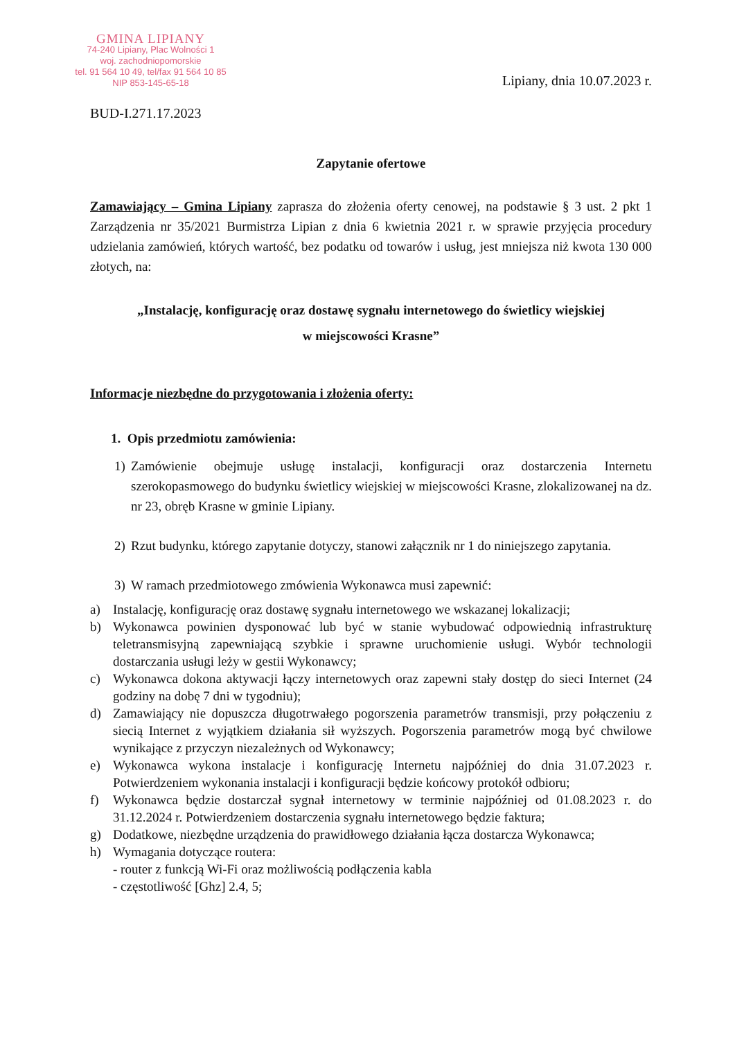GMINA LIPIANY
74-240 Lipiany, Plac Wolności 1
woj. zachodniopomorskie
tel. 91 564 10 49, tel/fax 91 564 10 85
NIP 853-145-65-18
Lipiany, dnia 10.07.2023 r.
BUD-I.271.17.2023
Zapytanie ofertowe
Zamawiający – Gmina Lipiany zaprasza do złożenia oferty cenowej, na podstawie § 3 ust. 2 pkt 1 Zarządzenia nr 35/2021 Burmistrza Lipian z dnia 6 kwietnia 2021 r. w sprawie przyjęcia procedury udzielania zamówień, których wartość, bez podatku od towarów i usług, jest mniejsza niż kwota 130 000 złotych, na:
„Instalację, konfigurację oraz dostawę sygnału internetowego do świetlicy wiejskiej
w miejscowości Krasne”
Informacje niezbędne do przygotowania i złożenia oferty:
1. Opis przedmiotu zamówienia:
1) Zamówienie obejmuje usługę instalacji, konfiguracji oraz dostarczenia Internetu szerokopasmowego do budynku świetlicy wiejskiej w miejscowości Krasne, zlokalizowanej na dz. nr 23, obręb Krasne w gminie Lipiany.
2) Rzut budynku, którego zapytanie dotyczy, stanowi załącznik nr 1 do niniejszego zapytania.
3) W ramach przedmiotowego zmówienia Wykonawca musi zapewnić:
a) Instalację, konfigurację oraz dostawę sygnału internetowego we wskazanej lokalizacji;
b) Wykonawca powinien dysponować lub być w stanie wybudować odpowiednią infrastrukturę teletransmisyjną zapewniającą szybkie i sprawne uruchomienie usługi. Wybór technologii dostarczania usługi leży w gestii Wykonawcy;
c) Wykonawca dokona aktywacji łączy internetowych oraz zapewni stały dostęp do sieci Internet (24 godziny na dobę 7 dni w tygodniu);
d) Zamawiający nie dopuszcza długotrwałego pogorszenia parametrów transmisji, przy połączeniu z siecią Internet z wyjątkiem działania sił wyższych. Pogorszenia parametrów mogą być chwilowe wynikające z przyczyn niezależnych od Wykonawcy;
e) Wykonawca wykona instalacje i konfigurację Internetu najpóźniej do dnia 31.07.2023 r. Potwierdzeniem wykonania instalacji i konfiguracji będzie końcowy protokół odbioru;
f) Wykonawca będzie dostarczał sygnał internetowy w terminie najpóźniej od 01.08.2023 r. do 31.12.2024 r. Potwierdzeniem dostarczenia sygnału internetowego będzie faktura;
g) Dodatkowe, niezbędne urządzenia do prawidłowego działania łącza dostarcza Wykonawca;
h) Wymagania dotyczące routera:
- router z funkcją Wi-Fi oraz możliwością podłączenia kabla
- częstotliwość [Ghz] 2.4, 5;